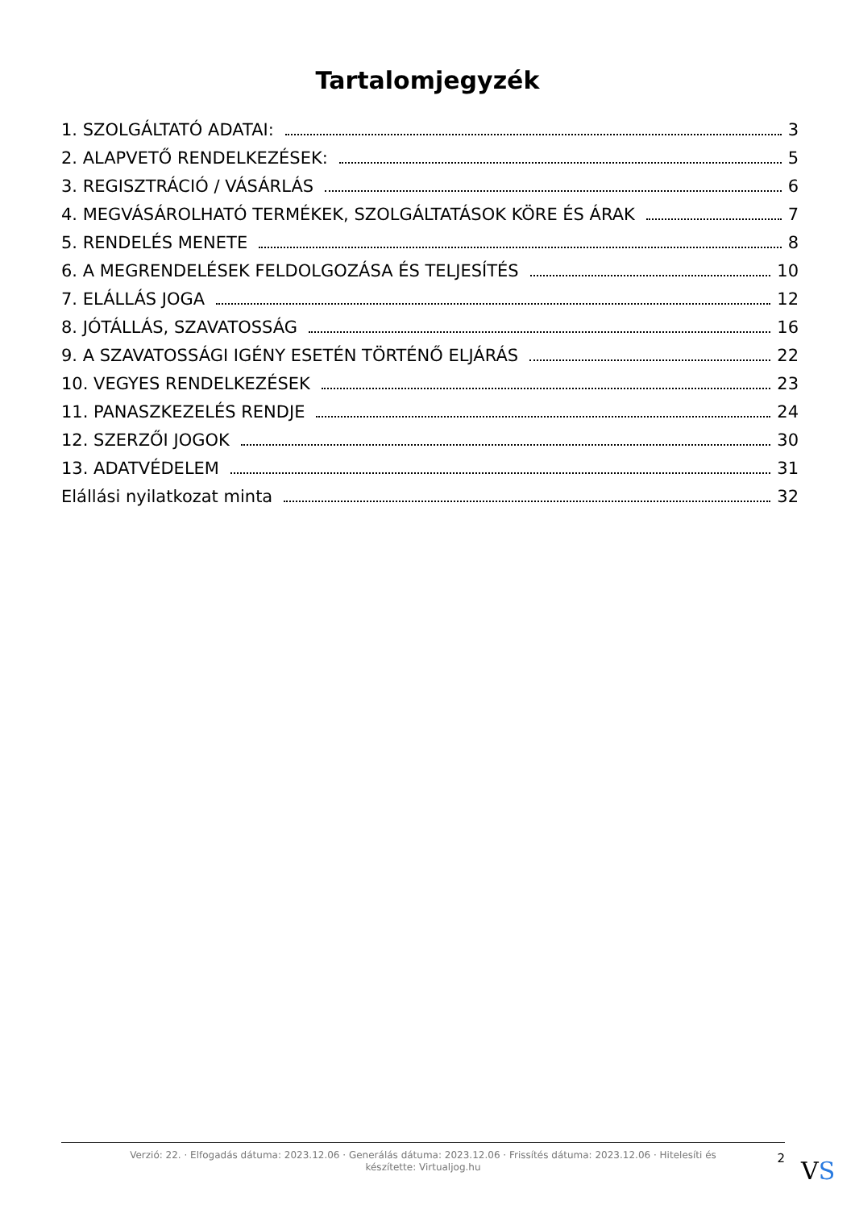Tartalomjegyzék
1. SZOLGÁLTATÓ ADATAI: 3
2. ALAPVETŐ RENDELKEZÉSEK: 5
3. REGISZTRÁCIÓ / VÁSÁRLÁS 6
4. MEGVÁSÁROLHATÓ TERMÉKEK, SZOLGÁLTATÁSOK KÖRE ÉS ÁRAK 7
5. RENDELÉS MENETE 8
6. A MEGRENDELÉSEK FELDOLGOZÁSA ÉS TELJESÍTÉS 10
7. ELÁLLÁS JOGA 12
8. JÓTÁLLÁS, SZAVATOSSÁG 16
9. A SZAVATOSSÁGI IGÉNY ESETÉN TÖRTÉNŐ ELJÁRÁS 22
10. VEGYES RENDELKEZÉSEK 23
11. PANASZKEZELÉS RENDJE 24
12. SZERZŐI JOGOK 30
13. ADATVÉDELEM 31
Elállási nyilatkozat minta 32
Verzió: 22. · Elfogadás dátuma: 2023.12.06 · Generálás dátuma: 2023.12.06 · Frissítés dátuma: 2023.12.06 · Hitelesíti és készítette: Virtualjog.hu
2
VS